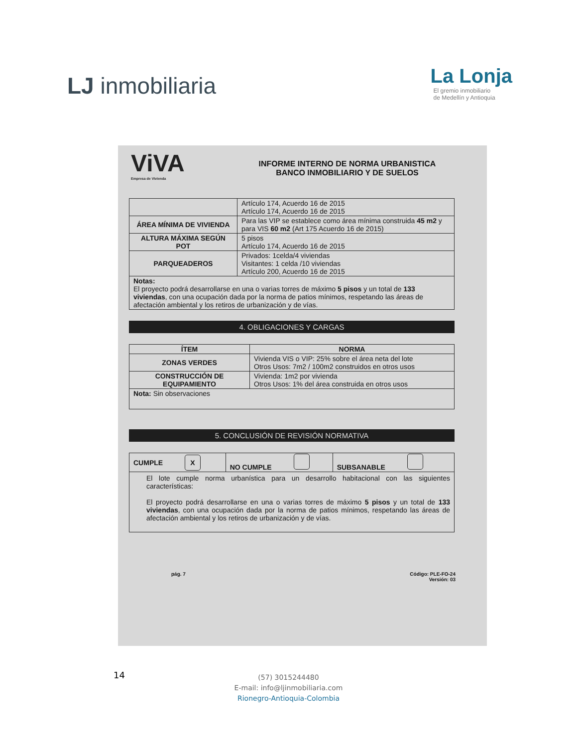LJ inmobiliaria
La Lonja
El gremio inmobiliario
de Medellín y Antioquia
ViVA
Empresa de Vivienda
INFORME INTERNO DE NORMA URBANISTICA
BANCO INMOBILIARIO Y DE SUELOS
| | Artículo 174, Acuerdo 16 de 2015 Artículo 174, Acuerdo 16 de 2015 |
| ÁREA MÍNIMA DE VIVIENDA | Para las VIP se establece como área mínima construida 45 m2 y para VIS 60 m2 (Art 175 Acuerdo 16 de 2015) |
| ALTURA MÁXIMA SEGÚN POT | 5 pisos Artículo 174, Acuerdo 16 de 2015 |
| PARQUEADEROS | Privados: 1celda/4 viviendas Visitantes: 1 celda /10 viviendas Artículo 200, Acuerdo 16 de 2015 |
| Notas: El proyecto podrá desarrollarse en una o varias torres de máximo 5 pisos y un total de 133 viviendas , con una ocupación dada por la norma de patios mínimos, respetando las áreas de afectación ambiental y los retiros de urbanización y de vías. | |
4. OBLIGACIONES Y CARGAS
| ÍTEM | NORMA |
| --- | --- |
| ZONAS VERDES | Vivienda VIS o VIP: 25% sobre el área neta del lote Otros Usos: 7m2 / 100m2 construidos en otros usos |
| CONSTRUCCIÓN DE EQUIPAMIENTO | Vivienda: 1m2 por vivienda Otros Usos: 1% del área construida en otros usos |
| Nota: Sin observaciones | |
5. CONCLUSIÓN DE REVISIÓN NORMATIVA
| CUMPLE X | NO CUMPLE | SUBSANABLE |
| El lote cumple norma urbanística para un desarrollo habitacional con las siguientes características: El proyecto podrá desarrollarse en una o varias torres de máximo 5 pisos y un total de 133 viviendas , con una ocupación dada por la norma de patios mínimos, respetando las áreas de afectación ambiental y los retiros de urbanización y de vías. | | |
pág. 7 Código: PLE-FO-24
Versión: 03
14
(57) 3015244480
E-mail: info@ljinmobiliaria.com
Rionegro-Antioquia-Colombia